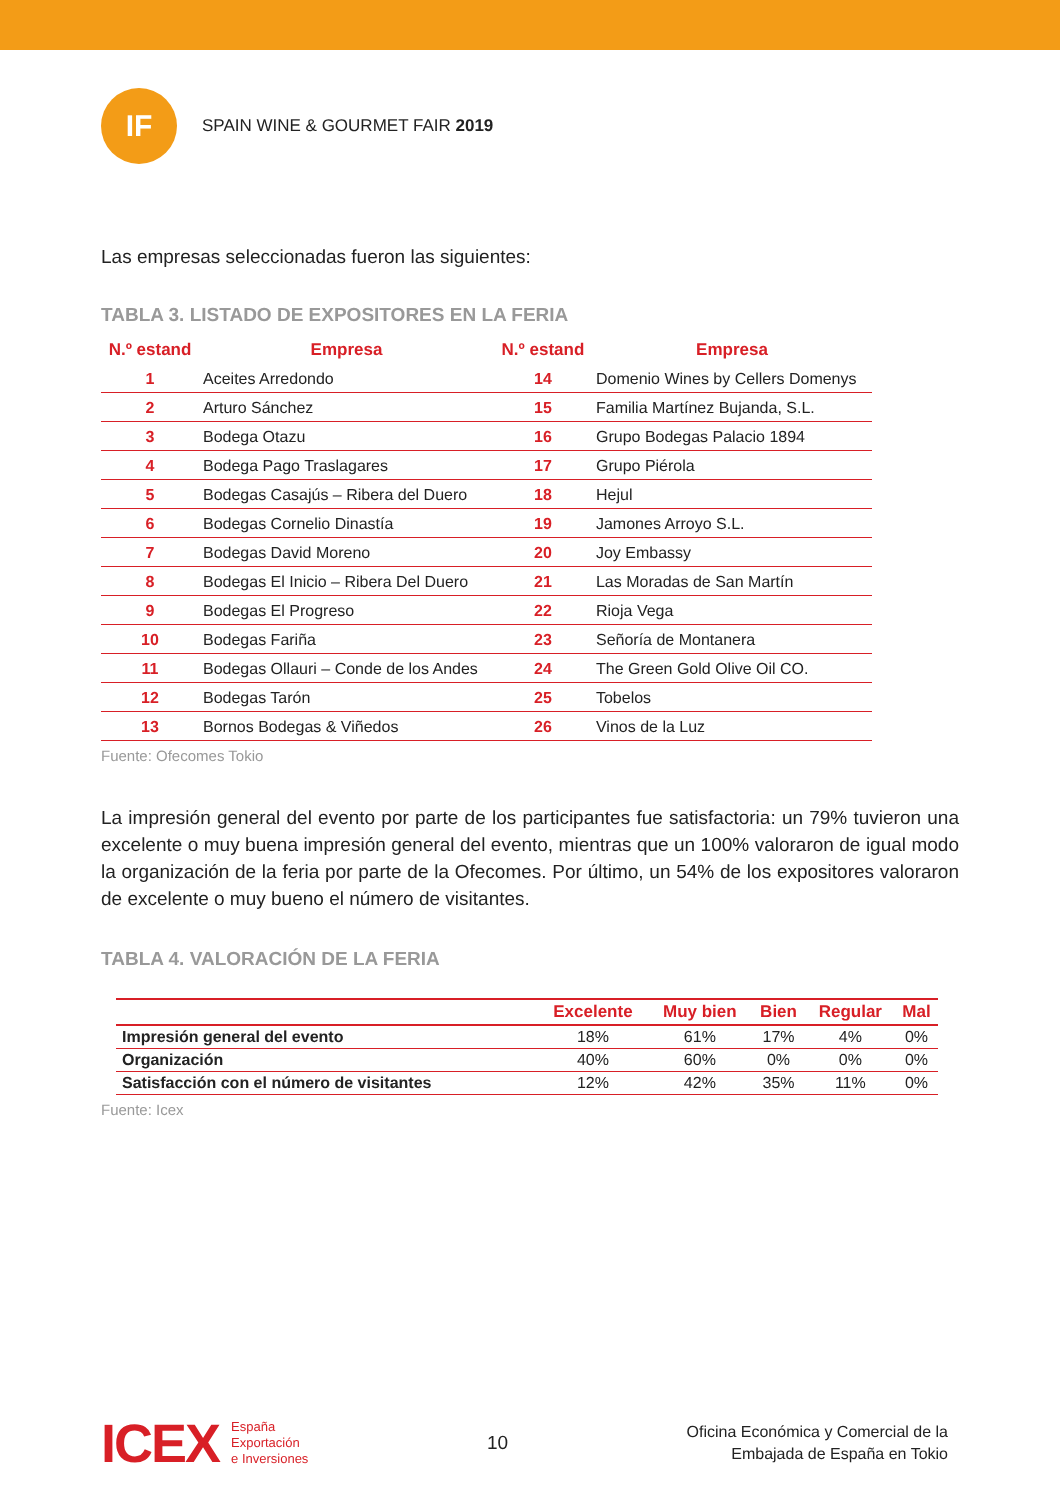IF
SPAIN WINE & GOURMET FAIR 2019
Las empresas seleccionadas fueron las siguientes:
TABLA 3. LISTADO DE EXPOSITORES EN LA FERIA
| N.º estand | Empresa | N.º estand | Empresa |
| --- | --- | --- | --- |
| 1 | Aceites Arredondo | 14 | Domenio Wines by Cellers Domenys |
| 2 | Arturo Sánchez | 15 | Familia Martínez Bujanda, S.L. |
| 3 | Bodega Otazu | 16 | Grupo Bodegas Palacio 1894 |
| 4 | Bodega Pago Traslagares | 17 | Grupo Piérola |
| 5 | Bodegas Casajús – Ribera del Duero | 18 | Hejul |
| 6 | Bodegas Cornelio Dinastía | 19 | Jamones Arroyo S.L. |
| 7 | Bodegas David Moreno | 20 | Joy Embassy |
| 8 | Bodegas El Inicio – Ribera Del Duero | 21 | Las Moradas de San Martín |
| 9 | Bodegas El Progreso | 22 | Rioja Vega |
| 10 | Bodegas Fariña | 23 | Señoría de Montanera |
| 11 | Bodegas Ollauri – Conde de los Andes | 24 | The Green Gold Olive Oil CO. |
| 12 | Bodegas Tarón | 25 | Tobelos |
| 13 | Bornos Bodegas & Viñedos | 26 | Vinos de la Luz |
Fuente: Ofecomes Tokio
La impresión general del evento por parte de los participantes fue satisfactoria: un 79% tuvieron una excelente o muy buena impresión general del evento, mientras que un 100% valoraron de igual modo la organización de la feria por parte de la Ofecomes. Por último, un 54% de los expositores valoraron de excelente o muy bueno el número de visitantes.
TABLA 4. VALORACIÓN DE LA FERIA
| | Excelente | Muy bien | Bien | Regular | Mal |
| --- | --- | --- | --- | --- | --- |
| Impresión general del evento | 18% | 61% | 17% | 4% | 0% |
| Organización | 40% | 60% | 0% | 0% | 0% |
| Satisfacción con el número de visitantes | 12% | 42% | 35% | 11% | 0% |
Fuente: Icex
ICEX España
Exportación
e Inversiones
10
Oficina Económica y Comercial de la
Embajada de España en Tokio